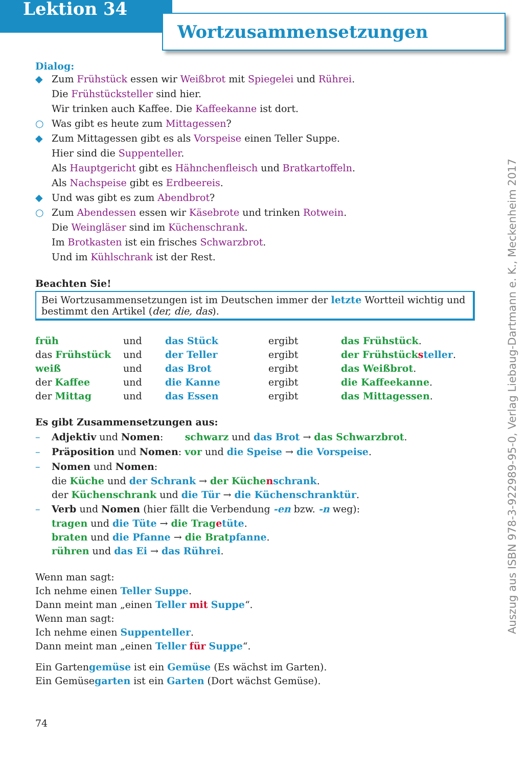Lektion 34
Wortzusammensetzungen
Dialog:
◆ Zum Frühstück essen wir Weißbrot mit Spiegelei und Rührei.
Die Frühstücksteller sind hier.
Wir trinken auch Kaffee. Die Kaffeekanne ist dort.
○ Was gibt es heute zum Mittagessen?
◆ Zum Mittagessen gibt es als Vorspeise einen Teller Suppe.
Hier sind die Suppenteller.
Als Hauptgericht gibt es Hähnchenfleisch und Bratkartoffeln.
Als Nachspeise gibt es Erdbeereis.
◆ Und was gibt es zum Abendbrot?
○ Zum Abendessen essen wir Käsebrote und trinken Rotwein.
Die Weingläser sind im Küchenschrank.
Im Brotkasten ist ein frisches Schwarzbrot.
Und im Kühlschrank ist der Rest.
Beachten Sie!
Bei Wortzusammensetzungen ist im Deutschen immer der letzte Wortteil wichtig und bestimmt den Artikel (der, die, das).
| früh | und | das Stück | ergibt | das Frühstück . |
| das Frühstück | und | der Teller | ergibt | der Frühstück s teller . |
| weiß | und | das Brot | ergibt | das Weißbrot . |
| der Kaffee | und | die Kanne | ergibt | die Kaffeekanne . |
| der Mittag | und | das Essen | ergibt | das Mittagessen . |
Es gibt Zusammensetzungen aus:
– Adjektiv und Nomen: schwarz und das Brot → das Schwarzbrot.
– Präposition und Nomen: vor und die Speise → die Vorspeise.
– Nomen und Nomen:
die Küche und der Schrank → der Küche nschrank.
der Küchenschrank und die Tür → die Küchenschranktür.
– Verb und Nomen (hier fällt die Verbendung -en bzw. -n weg):
tragen und die Tüte → die Trag etüte.
braten und die Pfanne → die Brat pfanne.
rühren und das Ei → das Rührei.
Wenn man sagt:
Ich nehme einen Teller Suppe.
Dann meint man „einen Teller mit Suppe“.
Wenn man sagt:
Ich nehme einen Suppenteller.
Dann meint man „einen Teller für Suppe“.
Ein Gartengemüse ist ein Gemüse (Es wächst im Garten).
Ein Gemüsegarten ist ein Garten (Dort wächst Gemüse).
74
Auszug aus ISBN 978-3-922989-95-0, Verlag Liebaug-Dartmann e. K., Meckenheim 2017